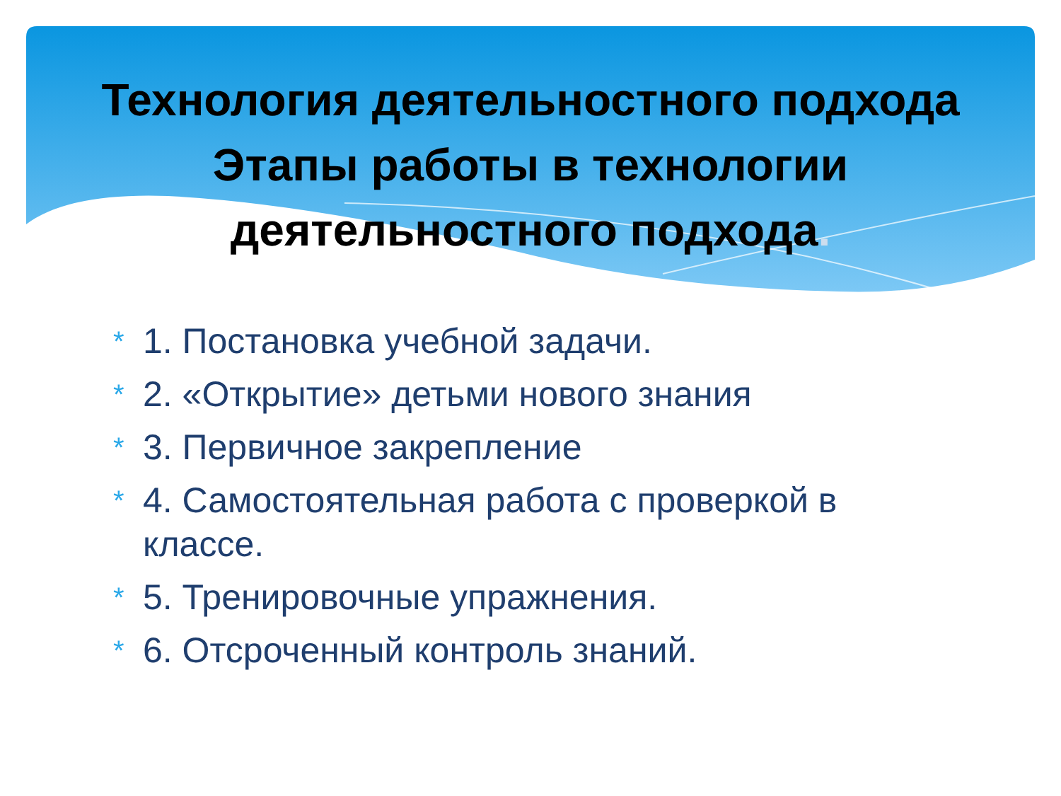Технология деятельностного подхода Этапы работы в технологии деятельностного подхода.
* 1. Постановка учебной задачи.
* 2. «Открытие» детьми нового знания
* 3. Первичное закрепление
* 4. Самостоятельная работа с проверкой в классе.
* 5. Тренировочные упражнения.
* 6. Отсроченный контроль знаний.